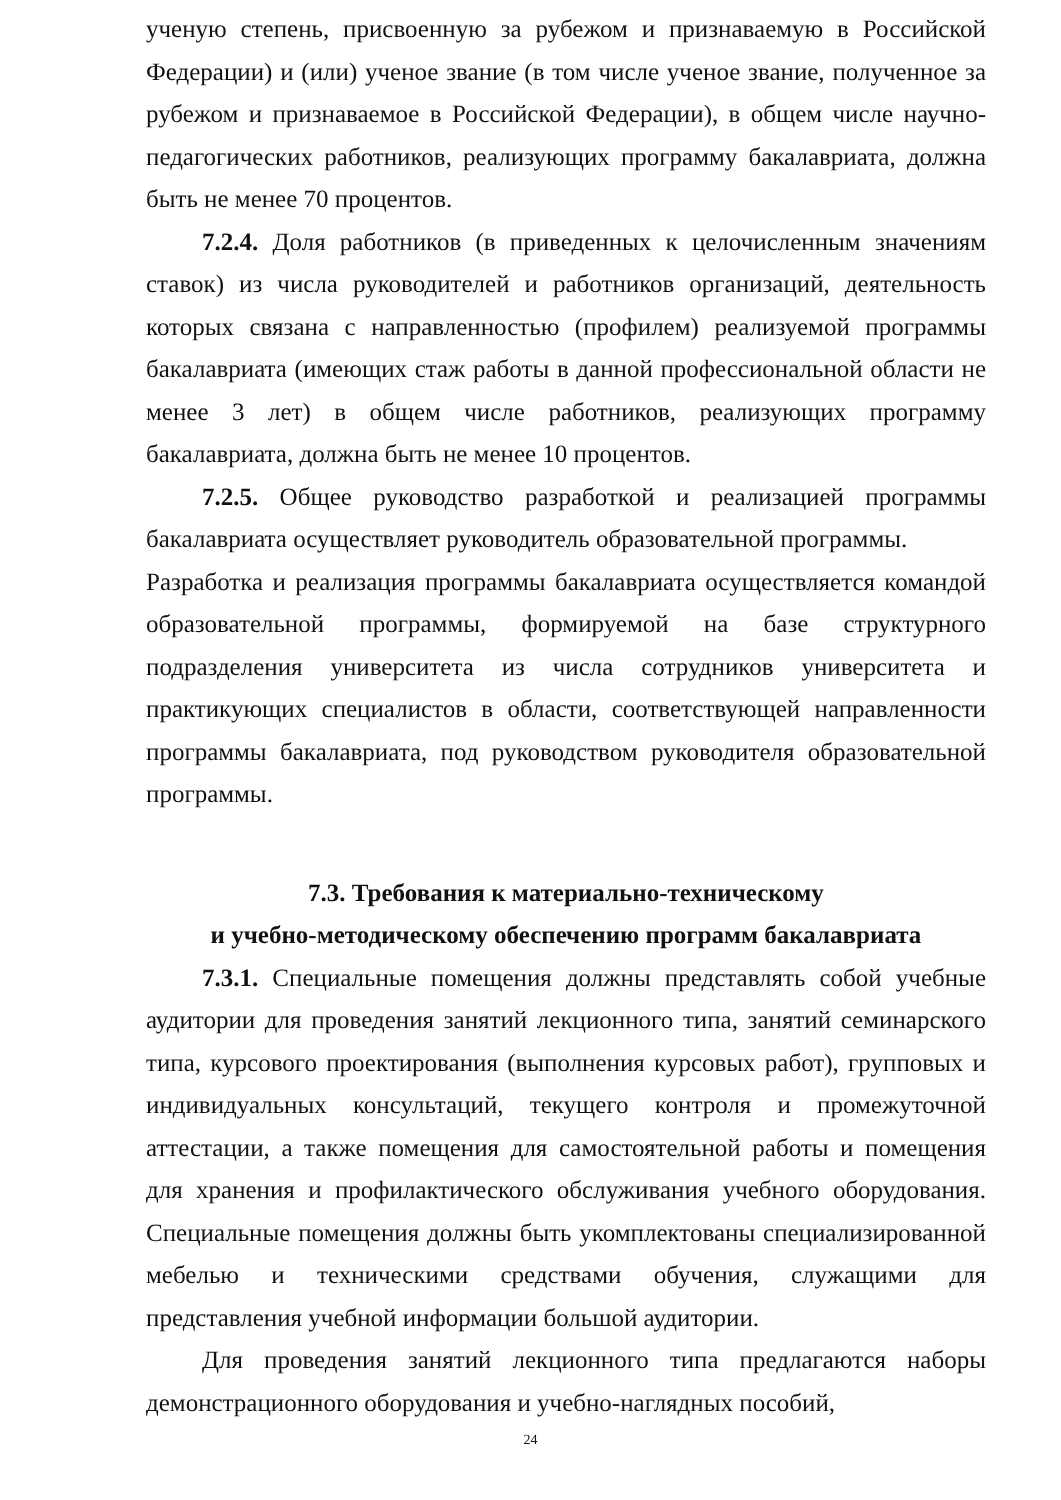ученую степень, присвоенную за рубежом и признаваемую в Российской Федерации) и (или) ученое звание (в том числе ученое звание, полученное за рубежом и признаваемое в Российской Федерации), в общем числе научно-педагогических работников, реализующих программу бакалавриата, должна быть не менее 70 процентов.
7.2.4. Доля работников (в приведенных к целочисленным значениям ставок) из числа руководителей и работников организаций, деятельность которых связана с направленностью (профилем) реализуемой программы бакалавриата (имеющих стаж работы в данной профессиональной области не менее 3 лет) в общем числе работников, реализующих программу бакалавриата, должна быть не менее 10 процентов.
7.2.5. Общее руководство разработкой и реализацией программы бакалавриата осуществляет руководитель образовательной программы.
Разработка и реализация программы бакалавриата осуществляется командой образовательной программы, формируемой на базе структурного подразделения университета из числа сотрудников университета и практикующих специалистов в области, соответствующей направленности программы бакалавриата, под руководством руководителя образовательной программы.
7.3. Требования к материально-техническому
и учебно-методическому обеспечению программ бакалавриата
7.3.1. Специальные помещения должны представлять собой учебные аудитории для проведения занятий лекционного типа, занятий семинарского типа, курсового проектирования (выполнения курсовых работ), групповых и индивидуальных консультаций, текущего контроля и промежуточной аттестации, а также помещения для самостоятельной работы и помещения для хранения и профилактического обслуживания учебного оборудования. Специальные помещения должны быть укомплектованы специализированной мебелью и техническими средствами обучения, служащими для представления учебной информации большой аудитории.
Для проведения занятий лекционного типа предлагаются наборы демонстрационного оборудования и учебно-наглядных пособий,
24